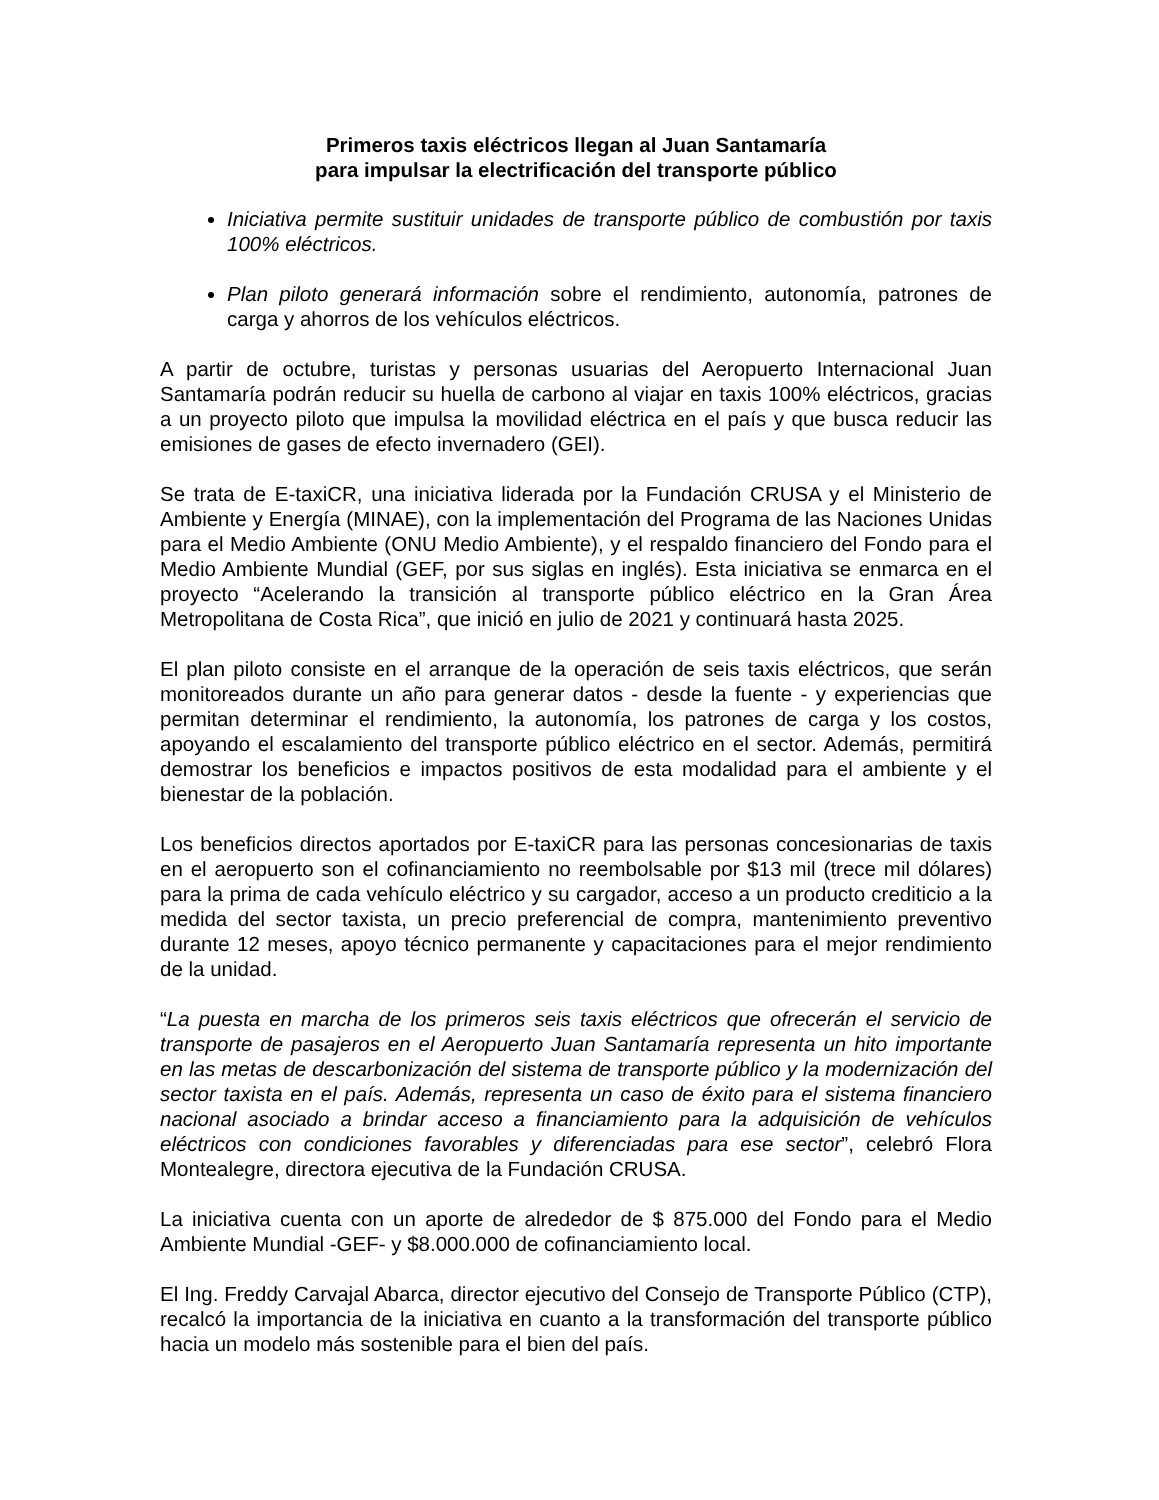Primeros taxis eléctricos llegan al Juan Santamaría
para impulsar la electrificación del transporte público
Iniciativa permite sustituir unidades de transporte público de combustión por taxis 100% eléctricos.
Plan piloto generará información sobre el rendimiento, autonomía, patrones de carga y ahorros de los vehículos eléctricos.
A partir de octubre, turistas y personas usuarias del Aeropuerto Internacional Juan Santamaría podrán reducir su huella de carbono al viajar en taxis 100% eléctricos, gracias a un proyecto piloto que impulsa la movilidad eléctrica en el país y que busca reducir las emisiones de gases de efecto invernadero (GEI).
Se trata de E-taxiCR, una iniciativa liderada por la Fundación CRUSA y el Ministerio de Ambiente y Energía (MINAE), con la implementación del Programa de las Naciones Unidas para el Medio Ambiente (ONU Medio Ambiente), y el respaldo financiero del Fondo para el Medio Ambiente Mundial (GEF, por sus siglas en inglés). Esta iniciativa se enmarca en el proyecto “Acelerando la transición al transporte público eléctrico en la Gran Área Metropolitana de Costa Rica”, que inició en julio de 2021 y continuará hasta 2025.
El plan piloto consiste en el arranque de la operación de seis taxis eléctricos, que serán monitoreados durante un año para generar datos - desde la fuente - y experiencias que permitan determinar el rendimiento, la autonomía, los patrones de carga y los costos, apoyando el escalamiento del transporte público eléctrico en el sector. Además, permitirá demostrar los beneficios e impactos positivos de esta modalidad para el ambiente y el bienestar de la población.
Los beneficios directos aportados por E-taxiCR para las personas concesionarias de taxis en el aeropuerto son el cofinanciamiento no reembolsable por $13 mil (trece mil dólares) para la prima de cada vehículo eléctrico y su cargador, acceso a un producto crediticio a la medida del sector taxista, un precio preferencial de compra, mantenimiento preventivo durante 12 meses, apoyo técnico permanente y capacitaciones para el mejor rendimiento de la unidad.
“La puesta en marcha de los primeros seis taxis eléctricos que ofrecerán el servicio de transporte de pasajeros en el Aeropuerto Juan Santamaría representa un hito importante en las metas de descarbonización del sistema de transporte público y la modernización del sector taxista en el país. Además, representa un caso de éxito para el sistema financiero nacional asociado a brindar acceso a financiamiento para la adquisición de vehículos eléctricos con condiciones favorables y diferenciadas para ese sector”, celebró Flora Montealegre, directora ejecutiva de la Fundación CRUSA.
La iniciativa cuenta con un aporte de alrededor de $ 875.000 del Fondo para el Medio Ambiente Mundial -GEF- y $8.000.000 de cofinanciamiento local.
El Ing. Freddy Carvajal Abarca, director ejecutivo del Consejo de Transporte Público (CTP), recalcó la importancia de la iniciativa en cuanto a la transformación del transporte público hacia un modelo más sostenible para el bien del país.